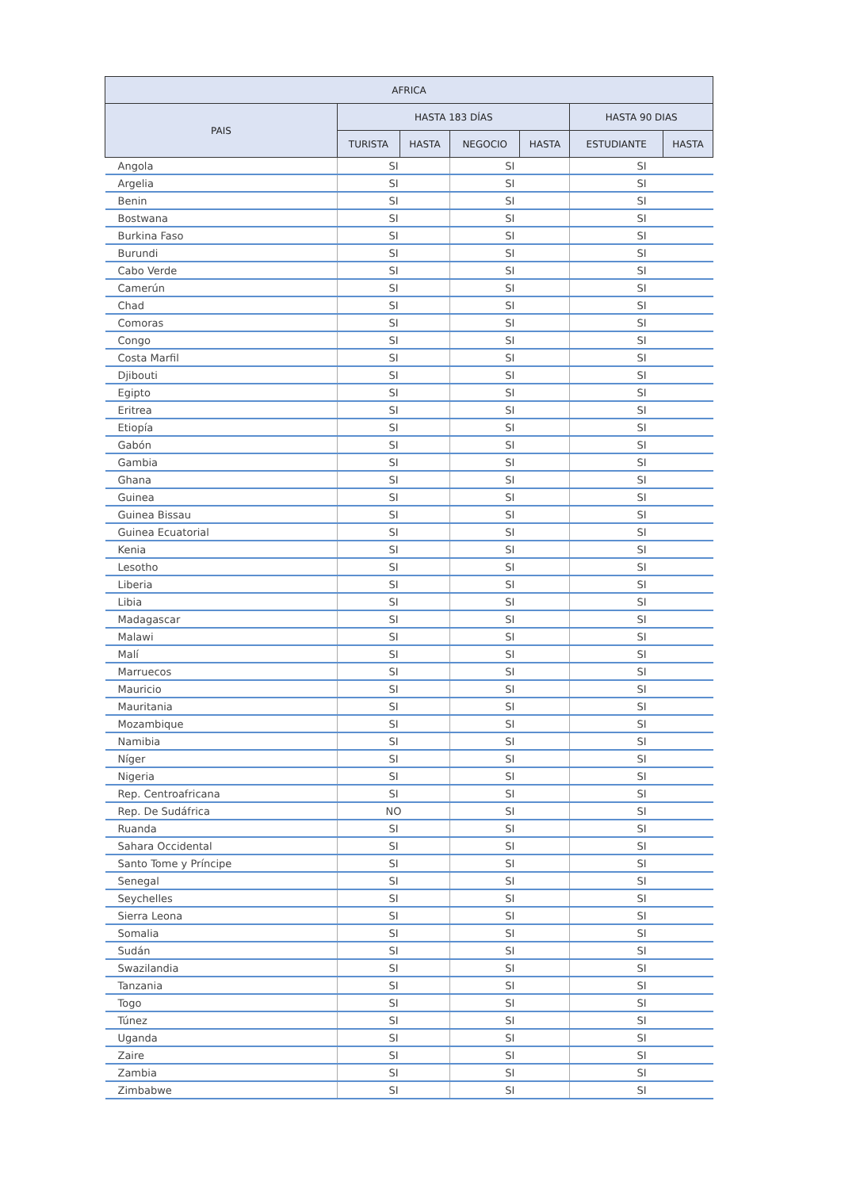| AFRICA | | | | | | |
| --- | --- | --- | --- | --- | --- | --- |
| PAIS | HASTA 183 DÍAS | | | | HASTA 90 DIAS | |
| | TURISTA | HASTA | NEGOCIO | HASTA | ESTUDIANTE | HASTA |
| Angola | SI | | SI | | SI | |
| Argelia | SI | | SI | | SI | |
| Benin | SI | | SI | | SI | |
| Bostwana | SI | | SI | | SI | |
| Burkina Faso | SI | | SI | | SI | |
| Burundi | SI | | SI | | SI | |
| Cabo Verde | SI | | SI | | SI | |
| Camerún | SI | | SI | | SI | |
| Chad | SI | | SI | | SI | |
| Comoras | SI | | SI | | SI | |
| Congo | SI | | SI | | SI | |
| Costa Marfil | SI | | SI | | SI | |
| Djibouti | SI | | SI | | SI | |
| Egipto | SI | | SI | | SI | |
| Eritrea | SI | | SI | | SI | |
| Etiopía | SI | | SI | | SI | |
| Gabón | SI | | SI | | SI | |
| Gambia | SI | | SI | | SI | |
| Ghana | SI | | SI | | SI | |
| Guinea | SI | | SI | | SI | |
| Guinea Bissau | SI | | SI | | SI | |
| Guinea Ecuatorial | SI | | SI | | SI | |
| Kenia | SI | | SI | | SI | |
| Lesotho | SI | | SI | | SI | |
| Liberia | SI | | SI | | SI | |
| Libia | SI | | SI | | SI | |
| Madagascar | SI | | SI | | SI | |
| Malawi | SI | | SI | | SI | |
| Malí | SI | | SI | | SI | |
| Marruecos | SI | | SI | | SI | |
| Mauricio | SI | | SI | | SI | |
| Mauritania | SI | | SI | | SI | |
| Mozambique | SI | | SI | | SI | |
| Namibia | SI | | SI | | SI | |
| Níger | SI | | SI | | SI | |
| Nigeria | SI | | SI | | SI | |
| Rep. Centroafricana | SI | | SI | | SI | |
| Rep. De Sudáfrica | NO | | SI | | SI | |
| Ruanda | SI | | SI | | SI | |
| Sahara Occidental | SI | | SI | | SI | |
| Santo Tome y Príncipe | SI | | SI | | SI | |
| Senegal | SI | | SI | | SI | |
| Seychelles | SI | | SI | | SI | |
| Sierra Leona | SI | | SI | | SI | |
| Somalia | SI | | SI | | SI | |
| Sudán | SI | | SI | | SI | |
| Swazilandia | SI | | SI | | SI | |
| Tanzania | SI | | SI | | SI | |
| Togo | SI | | SI | | SI | |
| Túnez | SI | | SI | | SI | |
| Uganda | SI | | SI | | SI | |
| Zaire | SI | | SI | | SI | |
| Zambia | SI | | SI | | SI | |
| Zimbabwe | SI | | SI | | SI | |